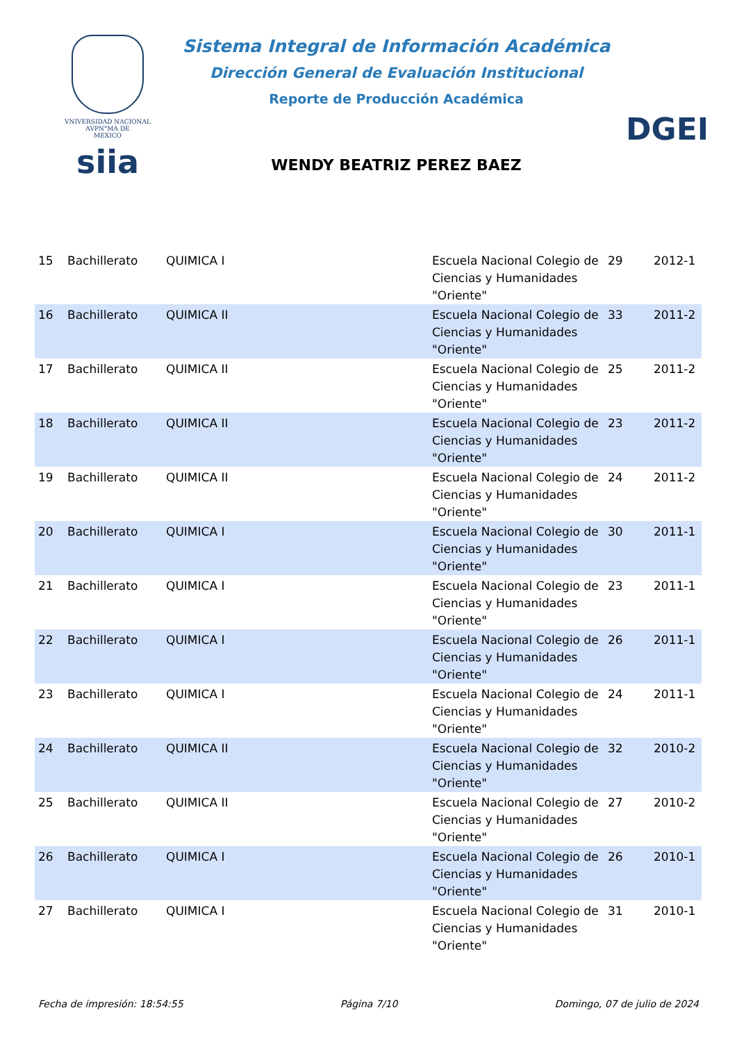VNIVERSIDAD NACIONAL
AVPN°MA DE
MEXICO
siia
Sistema Integral de Información Académica
Dirección General de Evaluación Institucional
Reporte de Producción Académica
WENDY BEATRIZ PEREZ BAEZ
DGEI
| 15 | Bachillerato | QUIMICA I | Escuela Nacional Colegio de Ciencias y Humanidades "Oriente" | 29 | 2012-1 |
| 16 | Bachillerato | QUIMICA II | Escuela Nacional Colegio de Ciencias y Humanidades "Oriente" | 33 | 2011-2 |
| 17 | Bachillerato | QUIMICA II | Escuela Nacional Colegio de Ciencias y Humanidades "Oriente" | 25 | 2011-2 |
| 18 | Bachillerato | QUIMICA II | Escuela Nacional Colegio de Ciencias y Humanidades "Oriente" | 23 | 2011-2 |
| 19 | Bachillerato | QUIMICA II | Escuela Nacional Colegio de Ciencias y Humanidades "Oriente" | 24 | 2011-2 |
| 20 | Bachillerato | QUIMICA I | Escuela Nacional Colegio de Ciencias y Humanidades "Oriente" | 30 | 2011-1 |
| 21 | Bachillerato | QUIMICA I | Escuela Nacional Colegio de Ciencias y Humanidades "Oriente" | 23 | 2011-1 |
| 22 | Bachillerato | QUIMICA I | Escuela Nacional Colegio de Ciencias y Humanidades "Oriente" | 26 | 2011-1 |
| 23 | Bachillerato | QUIMICA I | Escuela Nacional Colegio de Ciencias y Humanidades "Oriente" | 24 | 2011-1 |
| 24 | Bachillerato | QUIMICA II | Escuela Nacional Colegio de Ciencias y Humanidades "Oriente" | 32 | 2010-2 |
| 25 | Bachillerato | QUIMICA II | Escuela Nacional Colegio de Ciencias y Humanidades "Oriente" | 27 | 2010-2 |
| 26 | Bachillerato | QUIMICA I | Escuela Nacional Colegio de Ciencias y Humanidades "Oriente" | 26 | 2010-1 |
| 27 | Bachillerato | QUIMICA I | Escuela Nacional Colegio de Ciencias y Humanidades "Oriente" | 31 | 2010-1 |
Fecha de impresión: 18:54:55 Página 7/10 Domingo, 07 de julio de 2024